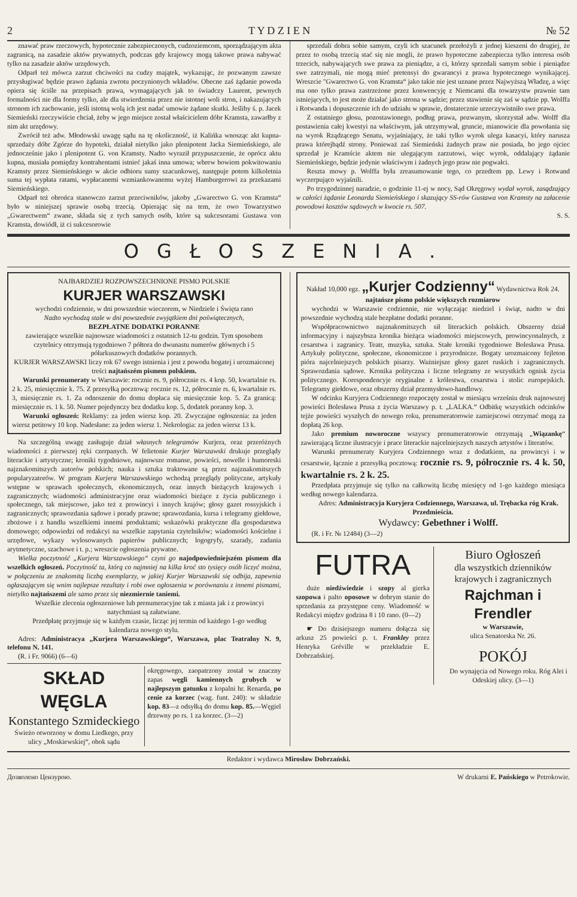2 T Y D Z I E N № 52
znawać praw rzeczowych, hypotecznie zabezpieczonych, cudzoziemcom, sporządzającym akta zagranicą, na zasadzie aktów prywatnych, podczas gdy krajowcy mogą takowe prawa nabywać tylko na zasadzie aktów urzędowych.
Odparł też mówca zarzut chciwości na cudzy majątek, wykazując, że pozwanym zawsze przysługiwać będzie prawo żądania zwrotu poczynionych wkładów. Obecne zaś żądanie powoda opiera się ściśle na przepisach prawa, wymagających jak to świadczy Laurent, pewnych formalności nie dla formy tylko, ale dla stwierdzenia przez nie istotnej woli stron, i nakazujących stronom ich zachowanie, jeśli istotną wolą ich jest nadać umowie żądane skutki. Jeśliby ś. p. Jacek Siemieński rzeczywiście chciał, żeby w jego miejsce został właścicielem dóbr Kramsta, zawarłby z nim akt urzędowy.
Zwrócił też adw. Młodowski uwagę sądu na tę okoliczność, iż Kalińka wnosząc akt kupna-sprzedaży dóbr Zgórze do hypoteki, działał nietylko jako plenipotent Jacka Siemieńskiego, ale jednocześnie jako i plenipotent G. von Kramsty. Nadto wyraził przypuszczenie, że oprócz aktu kupna, musiała pomiędzy kontrahentami istnieć jakaś inna umowa; wbrew bowiem pokwitowaniu Kramsty przez Siemieńskiego w akcie odbioru sumy szacunkowej, następuje potem kilkoletnia suma tej wypłata ratami, wypłacanemi wzmiankowanemu wyżej Hamburgerowi za przekazami Siemieńskiego.
Odparł też obrońca stanowczo zarzut przeciwników, jakoby „Gwarectwo G. von Kramsta“ było w niniejszej sprawie osobą trzecią. Opierając się na tem, że owo Towarzystwo „Gwarectwem“ zwane, składa się z tych samych osób, które są sukcesorami Gustawa von Kramsta, dowiódł, iż ci sukcesorowie
sprzedali dobra sobie samym, czyli ich szacunek przełożyli z jednej kieszeni do drugiej, że przez to osobą trzecią stać się nie mogli, że prawo hypoteczne zabezpiecza tylko interesa osób trzecich, nabywających swe prawa za pieniądze, a ci, którzy sprzedali samym sobie i pieniądze swe zatrzymali, nie mogą mieć pretensyi do gwarancyi z prawa hypotecznego wynikającej. Wreszcie "Gwarectwo G. von Kramsta“ jako takie nie jest uznane przez Najwyższą Władzę, a więc ma ono tylko prawa zastrzeżone przez konwencyję z Niemcami dla towarzystw prawnie tam istniejących, to jest może działać jako strona w sądzie; przez stawienie się zaś w sądzie pp. Wolffa i Rotwanda i dopuszczenie ich do udziału w sprawie, dostatecznie urzeczywistniło swe prawa.
Z ostatniego głosu, pozostawionego, podług prawa, pozwanym, skorzystał adw. Wolff dla postawienia całej kwestyi na właściwym, jak utrzymywał, gruncie, mianowicie dla powołania się na wyrok Rządzącego Senatu, wyjaśniający, że taki tylko wyrok ulega kasacyi, który narusza prawa którejbądź strony. Ponieważ zaś Siemieński żadnych praw nie posiada, bo jego ojciec sprzedał je Kramście aktem nie ulegającym zarzutowi, więc wyrok, oddalający żądanie Siemieńskiego, będzie jedynie właściwym i żadnych jego praw nie pogwałci.
Reszta mowy p. Wolffa była zreasumowanie tego, co przedtem pp. Lewy i Rotwand wyczerpująco wyjaśnili.
Po trzygodzinnej naradzie, o godzinie 11-ej w nocy, Sąd Okręgowy wydał wyrok, zasądzający w całości żądanie Leonarda Siemieńskiego i skazujący SS-rów Gustawa von Kramsty na załacenie powodowi kosztów sądowych w kwocie rs. 507.
S. S.
OGŁOSZENIA.
NAJBARDZIEJ ROZPOWSZECHNIONE PISMO POLSKIE
KURJER WARSZAWSKI
wychodzi codziennie, w dni powszednie wieczorem, w Niedziele i Święta rano
Nadto wychodzą stale w dni powszednie zwyjątkiem dni poświątecznych,
BEZPŁATNE DODATKI PORANNE
zawierające wszelkie najnowsze wiadomości z ostatnich 12-tu godzin. Tym sposobem czytelnicy otrzymują tygodniowo 7 półtora do dwunastu numerów głównych i 5 półarkuszowych dodatków porannych.
KURJER WARSZAWSKI liczy rok 67 swego istnienia i jest z powodu bogatej i urozmaiconej treści najtańszém pismem polskiem.
Warunki prenumeraty w Warszawie: rocznie rs. 9, półrocznie rs. 4 kop. 50, kwartalnie rs. 2 k. 25, miesięcznie k. 75. Z przesyłką pocztową: rocznie rs. 12, półrocznie rs. 6, kwartalnie rs. 3, miesięcznie rs. 1. Za odnoszenie do domu dopłaca się miesięcznie kop. 5. Za granicą: miesięcznie rs. 1 k. 50. Numer pojedynczy bez dodatku kop. 5, dodatek poranny kop. 3.
Warunki ogłoszeń: Reklamy: za jeden wiersz kop. 20. Zwyczajne ogłoszenia: za jeden wiersz petitowy 10 kop. Nadesłane: za jeden wiersz 1. Nekrologia: za jeden wiersz 13 k.
Na szczególną uwagę zasługuje dział własnych telegramów Kurjera, oraz przeróżnych wiadomości z pierwszej ręki czerpanych. W felietonie Kurjer Warszawski drukuje przeglądy literackie i artystyczne; kroniki tygodniowe, najnowsze romanse, powieści, nowelle i humoreski najznakomitszych autorów polskich; nauka i sztuka traktowane są przez najznakomitszych popularyzatorów. W program Kurjera Warszawskiego wchodzą przeglądy polityczne, artykuły wstępne w sprawach społecznych, ekonomicznych, oraz innych bieżących krajowych i zagranicznych; wiadomości administracyjne oraz wiadomości bieżące z życia publicznego i społecznego, tak miejscowe, jako też z prowincyi i innych krajów; głosy gazet rossyjskich i zagranicznych; sprawozdania sądowe i porady prawne; sprawozdania, kursa i telegramy giełdowe, zbożowe i z handlu wszelkiemi innemi produktami; wskazówki praktyczne dla gospodarstwa domowego; odpowiedzi od redakcyi na wszelkie zapytania czytelników; wiadomości kościelne i urzędowe, wykazy wylosowanych papierów publicznych; logogryfy, szarady, zadania arytmetyczne, szachowe i t. p.; wreszcie ogłoszenia prywatne.
Wielka poczytność „Kurjera Warszawskiego“ czyni go najodpowiedniejszém pismem dla wszelkich ogłoszeń. Poczytność ta, którą co najmniej na kilka kroć sto tysięcy osób liczyć można, w połączeniu ze znakomitą liczbą exemplarzy, w jakiej Kurjer Warszawski się odbija, zapewnia ogłaszającym się wnim najlepsze rezultaty i robi owe ogłoszenia w porównaniu z innemi pismami, nietylko najtańszemi ale samo przez się niezmiernie taniemi.
Wszelkie zlecenia ogłoszeniowe lub prenumeracyjne tak z miasta jak i z prowincyi natychmiast są załatwiane.
Przedpłatę przyjmuje się w każdym czasie, licząc jej termin od każdego 1-go według kalendarza nowego stylu.
Adres: Administracya „Kurjera Warszawskiego“, Warszawa, plac Teatralny N. 9, telefonu N. 141.
(R. i Fr. 9066) (6—6)
SKŁAD WĘGLA
Konstantego Szmideckiego
Świeżo otworzony w domu Liedkego, przy ulicy „Moskiewskiej“, obok sądu
okręgowego, zaopatrzony został w znaczny zapas węgli kamiennych grubych w najlepszym gatunku z kopalni hr. Renarda, po cenie za korzec (wag. funt. 240): w składzie kop. 83—z odsyłką do domu kop. 85.—Węgiel drzewny po rs. 1 za korzec. (3—2)
Nakład 10,000 egz. „Kurjer Codzienny“ Wydawnictwa Rok 24.
najtańsze pismo polskie większych rozmiarow
wychodzi w Warszawie codziennie, nie wyłączając niedziel i świąt, nadto w dni powszednie wychodzą stale bezpłatne dodatki poranne.
Współpracownictwo najznakomitszych sił literackich polskich. Obszerny dział informacyjny i najszybsza kronika bieżąca wiadomości miejscowych, prowincyonalnych, z cesarstwa i zagranicy. Teatr, muzyka, sztuka. Stałe kroniki tygodniowe Bolesława Prusa. Artykuły polityczne, społeczne, ekonomiczne i przyrodnicze. Bogaty urozmaicony fejleton pióra najcelniejszych polskich pisarzy. Ważniejsze głosy gazet ruskich i zagranicznych. Sprawozdania sądowe. Kronika polityczna i liczne telegramy ze wszystkich ognisk życia politycznego. Korespondencyje oryginalne z królestwa, cesarstwa i stolic europejskich. Telegramy giełdowe, oraz obszerny dział przemysłowo-handlowy.
W odcinku Kuryjera Codziennego rozpoczęty został w miesiącu wrześniu druk najnowszej powieści Bolesława Prusa z życia Warszawy p. t. „LALKA.“ Odbitkę wszystkich odcinków tejże powieści wyszłych do nowego roku, prenumeratorowie zamiejscowi otrzymać mogą za dopłatą 26 kop.
Jako premium noworoczne wszyscy prenumeratorowie otrzymają „Wiązankę“ zawierającą liczne ilustracyje i prace literackie najcelniejszych naszych artystów i literatów.
Warunki prenumeraty Kuryjera Codziennego wraz z dodatkiem, na prowincyi i w cesarstwie, łącznie z przesyłką pocztową: rocznie rs. 9, półrocznie rs. 4 k. 50, kwartalnie rs. 2 k. 25.
Przedpłata przyjmuje się tylko na całkowitą liczbę miesięcy od 1-go każdego miesiąca według nowego kalendarza.
Adres: Administracyja Kuryjera Codziennego, Warszawa, ul. Trębacka róg Krak. Przedmieścia.
Wydawcy: Gebethner i Wolff.
(R. i Fr. № 12484) (3—2)
FUTRA
duże niedźwiedzie i szopy al gierka szopowa i palto oposowe w dobrym stanie do sprzedania za przystępne ceny. Wiadomość w Redakcyi międzv godzina 8 i 10 rano. (0—2)
☛ Do dzisiejszego numeru dołącza się arkusz 25 powieści p. t. Frankley przez Henryka Gréville w przekładzie E. Dobrzańskiej.
Biuro Ogłoszeń
dla wszystkich dzienników krajowych i zagranicznych
Rajchman i Frendler
w Warszawie,
ulica Senatorska Nr. 26.
POKÓJ
Do wynajęcia od Nowego roku. Róg Alei i Odeskiej ulicy. (3—1)
Redaktor i wydawca Mirosław Dobrzański.
Дозволено Цензурою. W drukarni E. Pańskiego w Petrokowie.